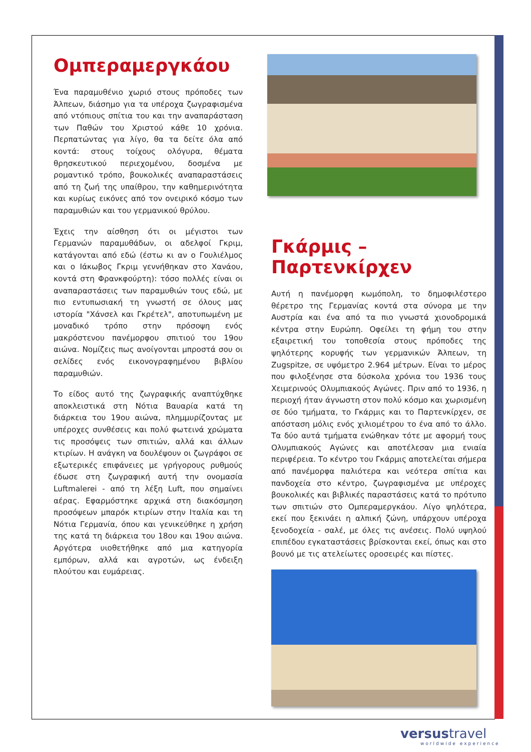Ομπεραμεργκάου
Ένα παραμυθένιο χωριό στους πρόποδες των Άλπεων, διάσημο για τα υπέροχα ζωγραφισμένα από ντόπιους σπίτια του και την αναπαράσταση των Παθών του Χριστού κάθε 10 χρόνια. Περπατώντας για λίγο, θα τα δείτε όλα από κοντά: στους τοίχους ολόγυρα, θέματα θρησκευτικού περιεχομένου, δοσμένα με ρομαντικό τρόπο, βουκολικές αναπαραστάσεις από τη ζωή της υπαίθρου, την καθημερινότητα και κυρίως εικόνες από τον ονειρικό κόσμο των παραμυθιών και του γερμανικού θρύλου.
Έχεις την αίσθηση ότι οι μέγιστοι των Γερμανών παραμυθάδων, οι αδελφοί Γκριμ, κατάγονται από εδώ (έστω κι αν ο Γουλιέλμος και ο Ιάκωβος Γκριμ γεννήθηκαν στο Χανάου, κοντά στη Φρανκφούρτη): τόσο πολλές είναι οι αναπαραστάσεις των παραμυθιών τους εδώ, με πιο εντυπωσιακή τη γνωστή σε όλους μας ιστορία "Χάνσελ και Γκρέτελ", αποτυπωμένη με μοναδικό τρόπο στην πρόσοψη ενός μακρόστενου πανέμορφου σπιτιού του 19ου αιώνα. Νομίζεις πως ανοίγονται μπροστά σου οι σελίδες ενός εικονογραφημένου βιβλίου παραμυθιών.
Το είδος αυτό της ζωγραφικής αναπτύχθηκε αποκλειστικά στη Νότια Βαυαρία κατά τη διάρκεια του 19ου αιώνα, πλημμυρίζοντας με υπέροχες συνθέσεις και πολύ φωτεινά χρώματα τις προσόψεις των σπιτιών, αλλά και άλλων κτιρίων. Η ανάγκη να δουλέψουν οι ζωγράφοι σε εξωτερικές επιφάνειες με γρήγορους ρυθμούς έδωσε στη ζωγραφική αυτή την ονομασία Luftmalerei - από τη λέξη Luft, που σημαίνει αέρας. Εφαρμόστηκε αρχικά στη διακόσμηση προσόψεων μπαρόκ κτιρίων στην Ιταλία και τη Νότια Γερμανία, όπου και γενικεύθηκε η χρήση της κατά τη διάρκεια του 18ου και 19ου αιώνα. Αργότερα υιοθετήθηκε από μια κατηγορία εμπόρων, αλλά και αγροτών, ως ένδειξη πλούτου και ευμάρειας.
Γκάρμις – Παρτενκίρχεν
Αυτή η πανέμορφη κωμόπολη, το δημοφιλέστερο θέρετρο της Γερμανίας κοντά στα σύνορα με την Αυστρία και ένα από τα πιο γνωστά χιονοδρομικά κέντρα στην Ευρώπη. Οφείλει τη φήμη του στην εξαιρετική του τοποθεσία στους πρόποδες της ψηλότερης κορυφής των γερμανικών Άλπεων, τη Zugspitze, σε υψόμετρο 2.964 μέτρων. Είναι το μέρος που φιλοξένησε στα δύσκολα χρόνια του 1936 τους Χειμερινούς Ολυμπιακούς Αγώνες. Πριν από το 1936, η περιοχή ήταν άγνωστη στον πολύ κόσμο και χωρισμένη σε δύο τμήματα, το Γκάρμις και το Παρτενκίρχεν, σε απόσταση μόλις ενός χιλιομέτρου το ένα από το άλλο. Τα δύο αυτά τμήματα ενώθηκαν τότε με αφορμή τους Ολυμπιακούς Αγώνες και αποτέλεσαν μια ενιαία περιφέρεια. Το κέντρο του Γκάρμις αποτελείται σήμερα από πανέμορφα παλιότερα και νεότερα σπίτια και πανδοχεία στο κέντρο, ζωγραφισμένα με υπέροχες βουκολικές και βιβλικές παραστάσεις κατά το πρότυπο των σπιτιών στο Ομπεραμεργκάου. Λίγο ψηλότερα, εκεί που ξεκινάει η αλπική ζώνη, υπάρχουν υπέροχα ξενοδοχεία - σαλέ, με όλες τις ανέσεις. Πολύ υψηλού επιπέδου εγκαταστάσεις βρίσκονται εκεί, όπως και στο βουνό με τις ατελείωτες οροσειρές και πίστες.
versustravel
worldwide experience